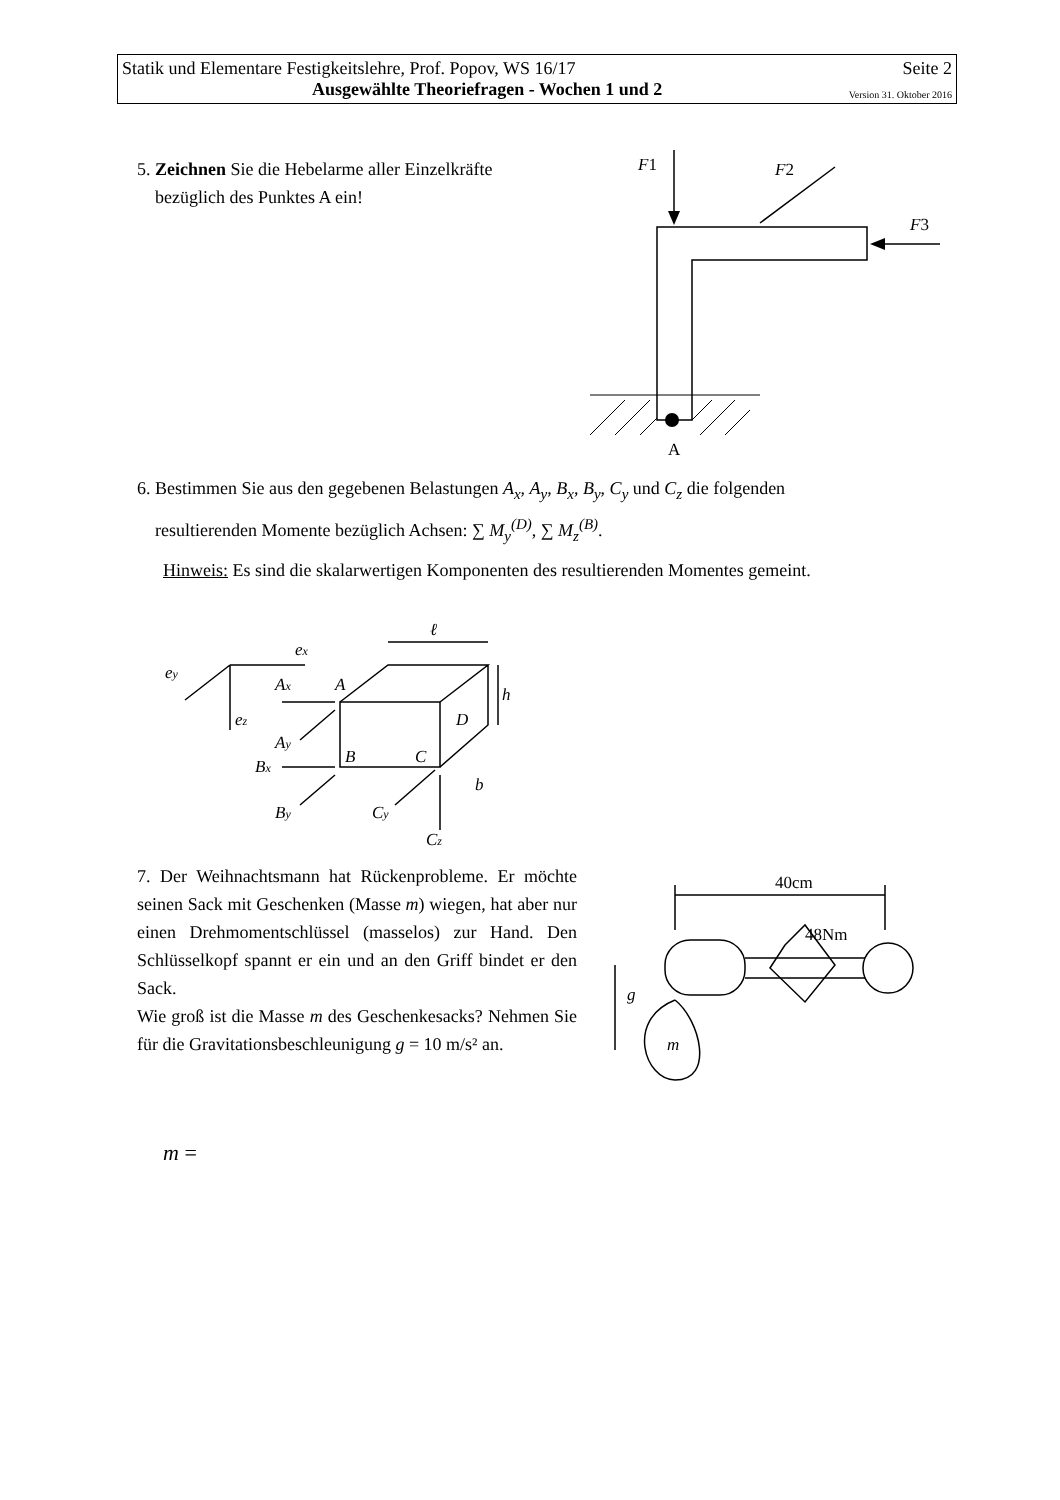Statik und Elementare Festigkeitslehre, Prof. Popov, WS 16/17 Seite 2
Ausgewählte Theoriefragen - Wochen 1 und 2 Version 31. Oktober 2016
5. Zeichnen Sie die Hebelarme aller Einzelkräfte
bezüglich des Punktes A ein!
A
F1
F2
F3
6. Bestimmen Sie aus den gegebenen Belastungen A<sub>x</sub>, A<sub>y</sub>, B<sub>x</sub>, B<sub>y</sub>, C<sub>y</sub> und C<sub>z</sub> die folgenden
resultierenden Momente bezüglich Achsen: ∑ M<sub>y</sub><sup>(D)</sup>, ∑ M<sub>z</sub><sup>(B)</sup>.
Hinweis: Es sind die skalarwertigen Komponenten des resultierenden Momentes gemeint.
ℓ
h
b
A
B
C
D
ex
ey
ez
Ax
Ay
Bx
By
Cy
Cz
7. Der Weihnachtsmann hat Rückenprobleme. Er möchte seinen Sack mit Geschenken (Masse m) wiegen, hat aber nur einen Drehmomentschlüssel (masselos) zur Hand. Den Schlüsselkopf spannt er ein und an den Griff bindet er den Sack.
Wie groß ist die Masse m des Geschenkesacks? Nehmen Sie für die Gravitationsbeschleunigung g = 10 m/s² an.
40cm
48Nm
g
m
m =